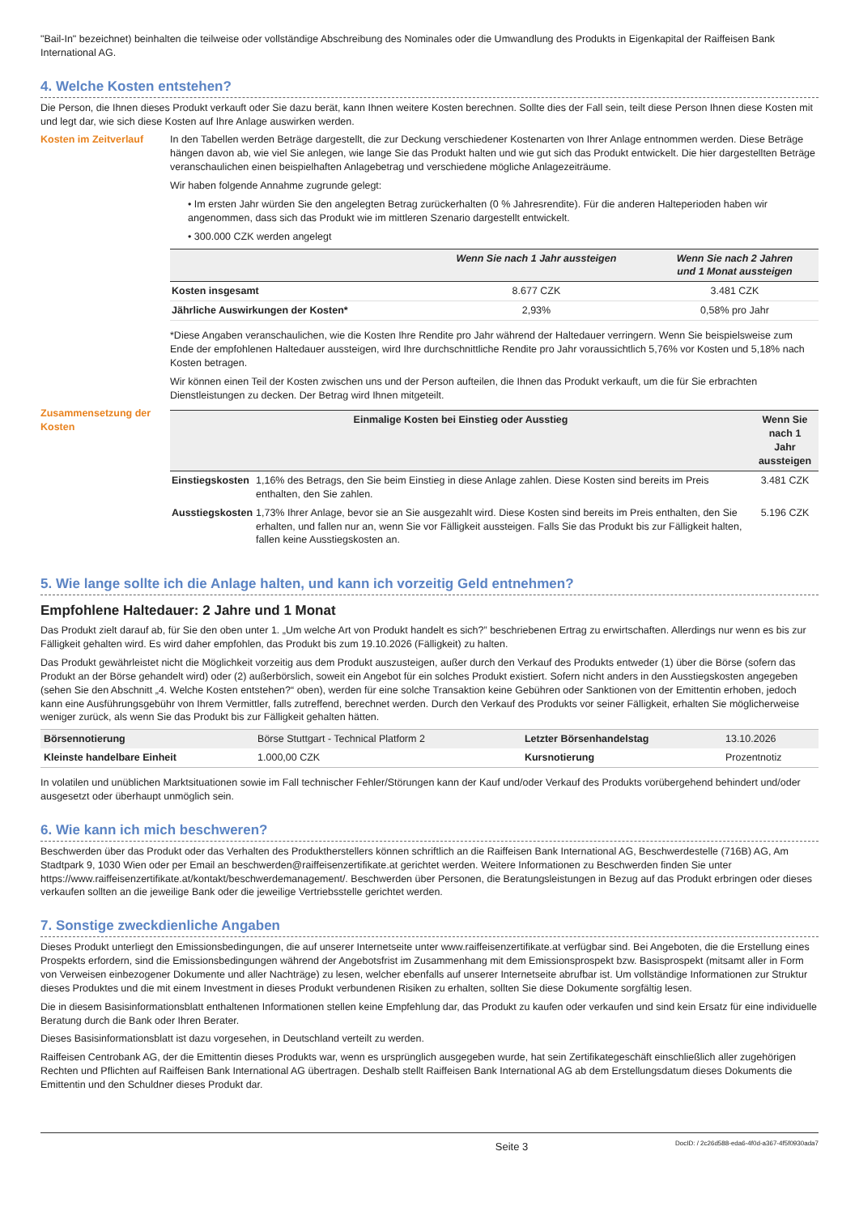"Bail-In" bezeichnet) beinhalten die teilweise oder vollständige Abschreibung des Nominales oder die Umwandlung des Produkts in Eigenkapital der Raiffeisen Bank International AG.
4. Welche Kosten entstehen?
Die Person, die Ihnen dieses Produkt verkauft oder Sie dazu berät, kann Ihnen weitere Kosten berechnen. Sollte dies der Fall sein, teilt diese Person Ihnen diese Kosten mit und legt dar, wie sich diese Kosten auf Ihre Anlage auswirken werden.
Kosten im Zeitverlauf In den Tabellen werden Beträge dargestellt, die zur Deckung verschiedener Kostenarten von Ihrer Anlage entnommen werden. Diese Beträge hängen davon ab, wie viel Sie anlegen, wie lange Sie das Produkt halten und wie gut sich das Produkt entwickelt. Die hier dargestellten Beträge veranschaulichen einen beispielhaften Anlagebetrag und verschiedene mögliche Anlagezeiträume.
Wir haben folgende Annahme zugrunde gelegt:
• Im ersten Jahr würden Sie den angelegten Betrag zurückerhalten (0 % Jahresrendite). Für die anderen Halteperioden haben wir angenommen, dass sich das Produkt wie im mittleren Szenario dargestellt entwickelt.
• 300.000 CZK werden angelegt
| | Wenn Sie nach 1 Jahr aussteigen | Wenn Sie nach 2 Jahren und 1 Monat aussteigen |
| --- | --- | --- |
| Kosten insgesamt | 8.677 CZK | 3.481 CZK |
| Jährliche Auswirkungen der Kosten* | 2,93% | 0,58% pro Jahr |
*Diese Angaben veranschaulichen, wie die Kosten Ihre Rendite pro Jahr während der Haltedauer verringern. Wenn Sie beispielsweise zum Ende der empfohlenen Haltedauer aussteigen, wird Ihre durchschnittliche Rendite pro Jahr voraussichtlich 5,76% vor Kosten und 5,18% nach Kosten betragen.
Wir können einen Teil der Kosten zwischen uns und der Person aufteilen, die Ihnen das Produkt verkauft, um die für Sie erbrachten Dienstleistungen zu decken. Der Betrag wird Ihnen mitgeteilt.
Zusammensetzung der Kosten
| Einmalige Kosten bei Einstieg oder Ausstieg | | Wenn Sie nach 1 Jahr aussteigen |
| --- | --- | --- |
| Einstiegskosten | 1,16% des Betrags, den Sie beim Einstieg in diese Anlage zahlen. Diese Kosten sind bereits im Preis enthalten, den Sie zahlen. | 3.481 CZK |
| Ausstiegskosten | 1,73% Ihrer Anlage, bevor sie an Sie ausgezahlt wird. Diese Kosten sind bereits im Preis enthalten, den Sie erhalten, und fallen nur an, wenn Sie vor Fälligkeit aussteigen. Falls Sie das Produkt bis zur Fälligkeit halten, fallen keine Ausstiegskosten an. | 5.196 CZK |
5. Wie lange sollte ich die Anlage halten, und kann ich vorzeitig Geld entnehmen?
Empfohlene Haltedauer: 2 Jahre und 1 Monat
Das Produkt zielt darauf ab, für Sie den oben unter 1. „Um welche Art von Produkt handelt es sich?” beschriebenen Ertrag zu erwirtschaften. Allerdings nur wenn es bis zur Fälligkeit gehalten wird. Es wird daher empfohlen, das Produkt bis zum 19.10.2026 (Fälligkeit) zu halten.
Das Produkt gewährleistet nicht die Möglichkeit vorzeitig aus dem Produkt auszusteigen, außer durch den Verkauf des Produkts entweder (1) über die Börse (sofern das Produkt an der Börse gehandelt wird) oder (2) außerbörslich, soweit ein Angebot für ein solches Produkt existiert. Sofern nicht anders in den Ausstiegskosten angegeben (sehen Sie den Abschnitt „4. Welche Kosten entstehen?“ oben), werden für eine solche Transaktion keine Gebühren oder Sanktionen von der Emittentin erhoben, jedoch kann eine Ausführungsgebühr von Ihrem Vermittler, falls zutreffend, berechnet werden. Durch den Verkauf des Produkts vor seiner Fälligkeit, erhalten Sie möglicherweise weniger zurück, als wenn Sie das Produkt bis zur Fälligkeit gehalten hätten.
| Börsennotierung | Börse Stuttgart - Technical Platform 2 | Letzter Börsenhandelstag | 13.10.2026 |
| Kleinste handelbare Einheit | 1.000,00 CZK | Kursnotierung | Prozentnotiz |
In volatilen und unüblichen Marktsituationen sowie im Fall technischer Fehler/Störungen kann der Kauf und/oder Verkauf des Produkts vorübergehend behindert und/oder ausgesetzt oder überhaupt unmöglich sein.
6. Wie kann ich mich beschweren?
Beschwerden über das Produkt oder das Verhalten des Produktherstellers können schriftlich an die Raiffeisen Bank International AG, Beschwerdestelle (716B) AG, Am Stadtpark 9, 1030 Wien oder per Email an beschwerden@raiffeisenzertifikate.at gerichtet werden. Weitere Informationen zu Beschwerden finden Sie unter https://www.raiffeisenzertifikate.at/kontakt/beschwerdemanagement/. Beschwerden über Personen, die Beratungsleistungen in Bezug auf das Produkt erbringen oder dieses verkaufen sollten an die jeweilige Bank oder die jeweilige Vertriebsstelle gerichtet werden.
7. Sonstige zweckdienliche Angaben
Dieses Produkt unterliegt den Emissionsbedingungen, die auf unserer Internetseite unter www.raiffeisenzertifikate.at verfügbar sind. Bei Angeboten, die die Erstellung eines Prospekts erfordern, sind die Emissionsbedingungen während der Angebotsfrist im Zusammenhang mit dem Emissionsprospekt bzw. Basisprospekt (mitsamt aller in Form von Verweisen einbezogener Dokumente und aller Nachträge) zu lesen, welcher ebenfalls auf unserer Internetseite abrufbar ist. Um vollständige Informationen zur Struktur dieses Produktes und die mit einem Investment in dieses Produkt verbundenen Risiken zu erhalten, sollten Sie diese Dokumente sorgfältig lesen.
Die in diesem Basisinformationsblatt enthaltenen Informationen stellen keine Empfehlung dar, das Produkt zu kaufen oder verkaufen und sind kein Ersatz für eine individuelle Beratung durch die Bank oder Ihren Berater.
Dieses Basisinformationsblatt ist dazu vorgesehen, in Deutschland verteilt zu werden.
Raiffeisen Centrobank AG, der die Emittentin dieses Produkts war, wenn es ursprünglich ausgegeben wurde, hat sein Zertifikategeschäft einschließlich aller zugehörigen Rechten und Pflichten auf Raiffeisen Bank International AG übertragen. Deshalb stellt Raiffeisen Bank International AG ab dem Erstellungsdatum dieses Dokuments die Emittentin und den Schuldner dieses Produkt dar.
Seite 3 DocID: / 2c26d588-eda6-4f0d-a367-4f5f0930ada7